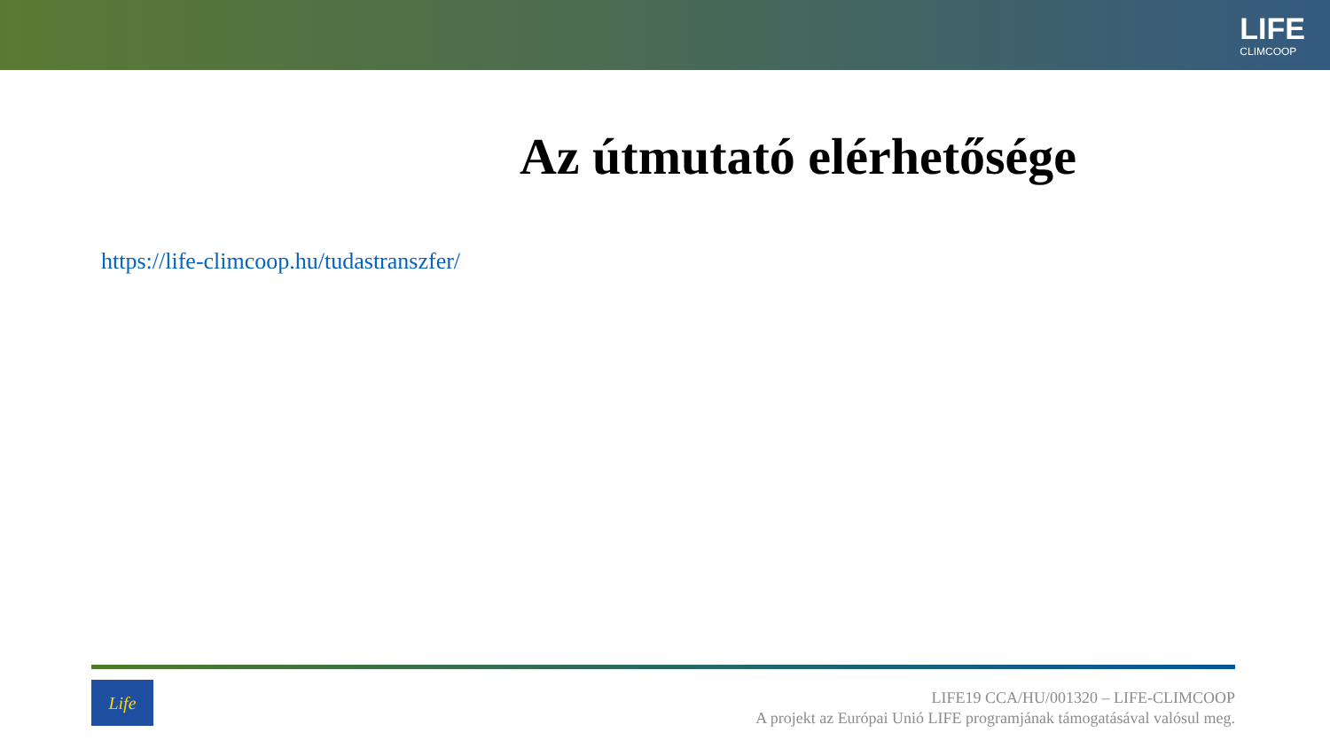LIFE
CLIMCOOP
Az útmutató elérhetősége
https://life-climcoop.hu/tudastranszfer/
Life
LIFE19 CCA/HU/001320 – LIFE-CLIMCOOP
A projekt az Európai Unió LIFE programjának támogatásával valósul meg.